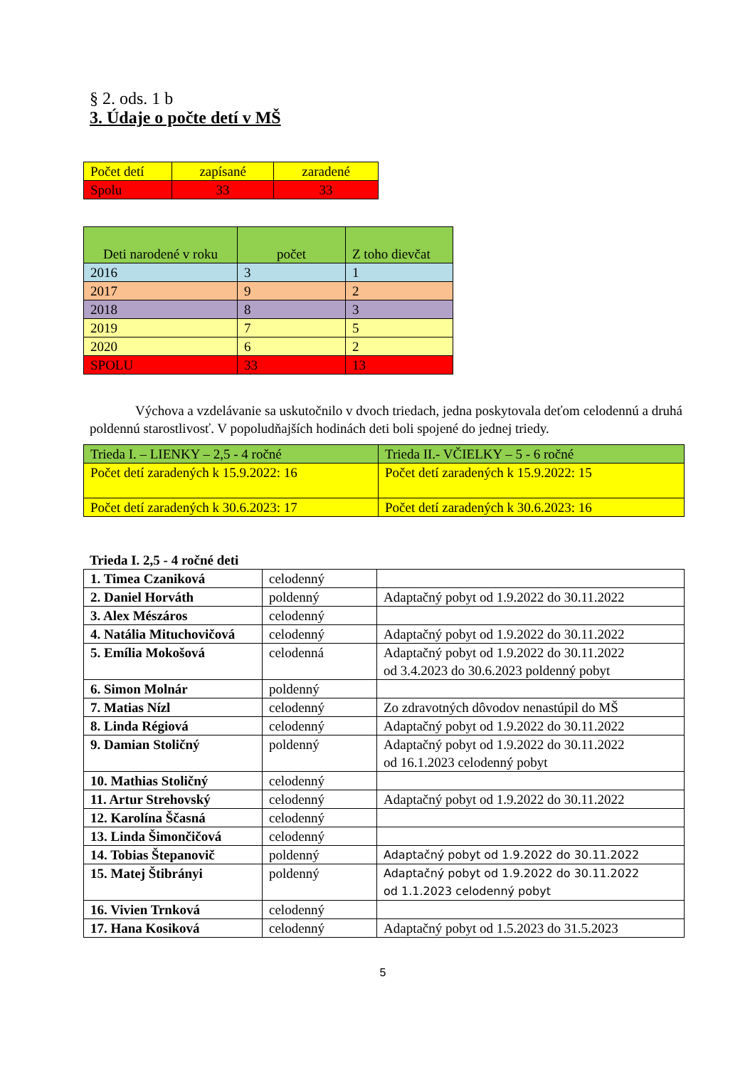§ 2. ods. 1 b
3. Údaje o počte detí v MŠ
| Počet detí | zapísané | zaradené |
| Spolu | 33 | 33 |
| Deti narodené v roku | počet | Z toho dievčat |
| 2016 | 3 | 1 |
| 2017 | 9 | 2 |
| 2018 | 8 | 3 |
| 2019 | 7 | 5 |
| 2020 | 6 | 2 |
| SPOLU | 33 | 13 |
Výchova a vzdelávanie sa uskutočnilo v dvoch triedach, jedna poskytovala deťom celodennú a druhá poldennú starostlivosť. V popoludňajších hodinách deti boli spojené do jednej triedy.
| Trieda I. – LIENKY – 2,5 - 4 ročné | Trieda II.- VČIELKY – 5 - 6 ročné |
| Počet detí zaradených k 15.9.2022: 16 | Počet detí zaradených k 15.9.2022: 15 |
| Počet detí zaradených k 30.6.2023: 17 | Počet detí zaradených k 30.6.2023: 16 |
Trieda I. 2,5 - 4 ročné deti
| 1. Timea Czaniková | celodenný | |
| 2. Daniel Horváth | poldenný | Adaptačný pobyt od 1.9.2022 do 30.11.2022 |
| 3. Alex Mészáros | celodenný | |
| 4. Natália Mituchovičová | celodenný | Adaptačný pobyt od 1.9.2022 do 30.11.2022 |
| 5. Emília Mokošová | celodenná | Adaptačný pobyt od 1.9.2022 do 30.11.2022 od 3.4.2023 do 30.6.2023 poldenný pobyt |
| 6. Simon Molnár | poldenný | |
| 7. Matias Nízl | celodenný | Zo zdravotných dôvodov nenastúpil do MŠ |
| 8. Linda Régiová | celodenný | Adaptačný pobyt od 1.9.2022 do 30.11.2022 |
| 9. Damian Stoličný | poldenný | Adaptačný pobyt od 1.9.2022 do 30.11.2022 od 16.1.2023 celodenný pobyt |
| 10. Mathias Stoličný | celodenný | |
| 11. Artur Strehovský | celodenný | Adaptačný pobyt od 1.9.2022 do 30.11.2022 |
| 12. Karolína Ščasná | celodenný | |
| 13. Linda Šimončičová | celodenný | |
| 14. Tobias Štepanovič | poldenný | Adaptačný pobyt od 1.9.2022 do 30.11.2022 |
| 15. Matej Štibrányi | poldenný | Adaptačný pobyt od 1.9.2022 do 30.11.2022 od 1.1.2023 celodenný pobyt |
| 16. Vivien Trnková | celodenný | |
| 17. Hana Kosiková | celodenný | Adaptačný pobyt od 1.5.2023 do 31.5.2023 |
5